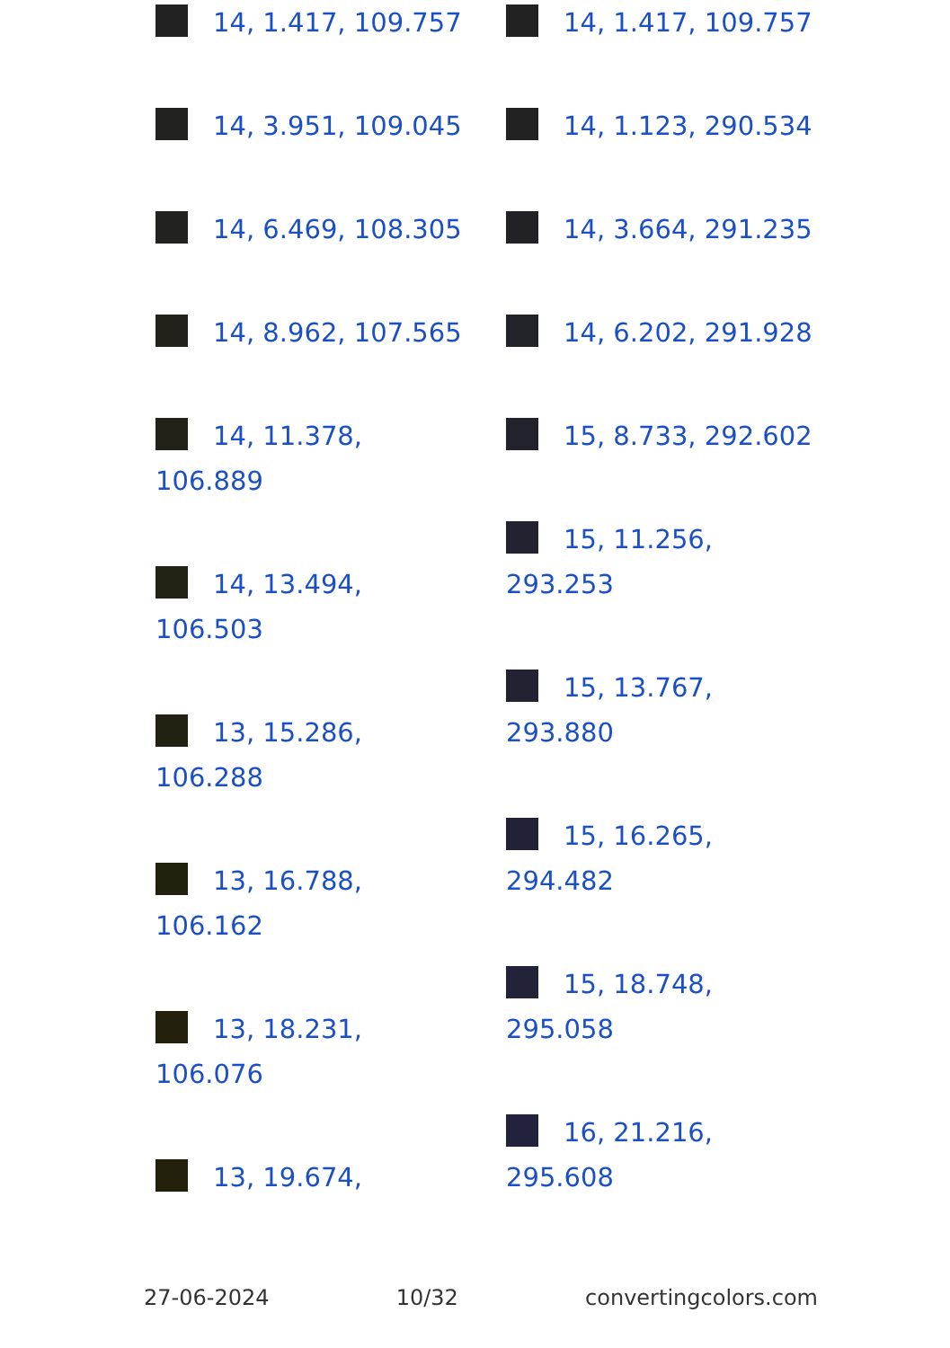14, 1.417, 109.757
14, 3.951, 109.045
14, 6.469, 108.305
14, 8.962, 107.565
14, 11.378, 106.889
14, 13.494, 106.503
13, 15.286, 106.288
13, 16.788, 106.162
13, 18.231, 106.076
13, 19.674,
14, 1.417, 109.757
14, 1.123, 290.534
14, 3.664, 291.235
14, 6.202, 291.928
15, 8.733, 292.602
15, 11.256, 293.253
15, 13.767, 293.880
15, 16.265, 294.482
15, 18.748, 295.058
16, 21.216, 295.608
27-06-2024 10/32 convertingcolors.com